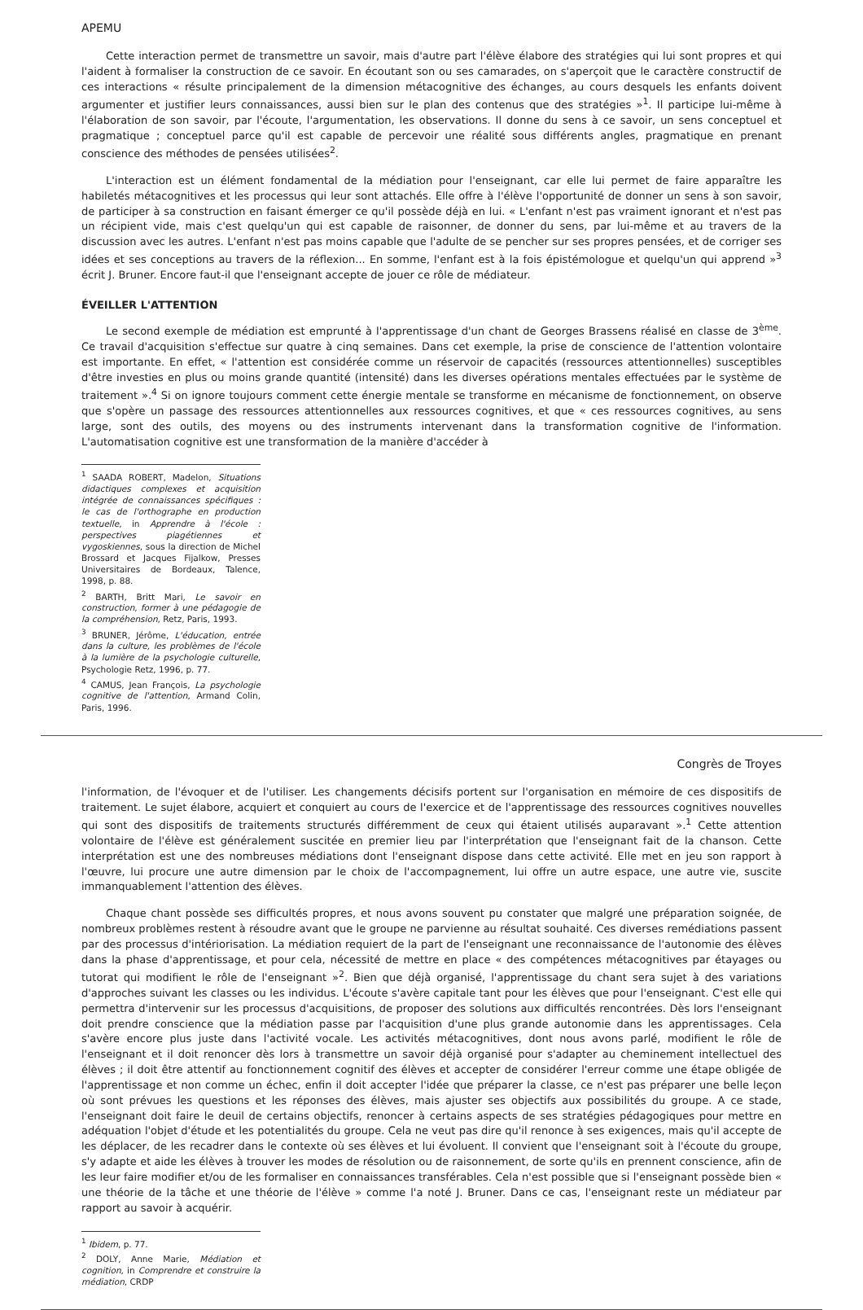APEMU
Cette interaction permet de transmettre un savoir, mais d'autre part l'élève élabore des stratégies qui lui sont propres et qui l'aident à formaliser la construction de ce savoir. En écoutant son ou ses camarades, on s'aperçoit que le caractère constructif de ces interactions « résulte principalement de la dimension métacognitive des échanges, au cours desquels les enfants doivent argumenter et justifier leurs connaissances, aussi bien sur le plan des contenus que des stratégies »<sup>1</sup>. Il participe lui-même à l'élaboration de son savoir, par l'écoute, l'argumentation, les observations. Il donne du sens à ce savoir, un sens conceptuel et pragmatique ; conceptuel parce qu'il est capable de percevoir une réalité sous différents angles, pragmatique en prenant conscience des méthodes de pensées utilisées<sup>2</sup>.
L'interaction est un élément fondamental de la médiation pour l'enseignant, car elle lui permet de faire apparaître les habiletés métacognitives et les processus qui leur sont attachés. Elle offre à l'élève l'opportunité de donner un sens à son savoir, de participer à sa construction en faisant émerger ce qu'il possède déjà en lui. « L'enfant n'est pas vraiment ignorant et n'est pas un récipient vide, mais c'est quelqu'un qui est capable de raisonner, de donner du sens, par lui-même et au travers de la discussion avec les autres. L'enfant n'est pas moins capable que l'adulte de se pencher sur ses propres pensées, et de corriger ses idées et ses conceptions au travers de la réflexion... En somme, l'enfant est à la fois épistémologue et quelqu'un qui apprend »<sup>3</sup> écrit J. Bruner. Encore faut-il que l'enseignant accepte de jouer ce rôle de médiateur.
ÉVEILLER L'ATTENTION
Le second exemple de médiation est emprunté à l'apprentissage d'un chant de Georges Brassens réalisé en classe de 3<sup>ème</sup>. Ce travail d'acquisition s'effectue sur quatre à cinq semaines. Dans cet exemple, la prise de conscience de l'attention volontaire est importante. En effet, « l'attention est considérée comme un réservoir de capacités (ressources attentionnelles) susceptibles d'être investies en plus ou moins grande quantité (intensité) dans les diverses opérations mentales effectuées par le système de traitement ».<sup>4</sup> Si on ignore toujours comment cette énergie mentale se transforme en mécanisme de fonctionnement, on observe que s'opère un passage des ressources attentionnelles aux ressources cognitives, et que « ces ressources cognitives, au sens large, sont des outils, des moyens ou des instruments intervenant dans la transformation cognitive de l'information. L'automatisation cognitive est une transformation de la manière d'accéder à
<sup>1</sup> SAADA ROBERT, Madelon, Situations didactiques complexes et acquisition intégrée de connaissances spécifiques : le cas de l'orthographe en production textuelle, in Apprendre à l'école : perspectives piagétiennes et vygoskiennes, sous la direction de Michel Brossard et Jacques Fijalkow, Presses Universitaires de Bordeaux, Talence, 1998, p. 88.
<sup>2</sup> BARTH, Britt Mari, Le savoir en construction, former à une pédagogie de la compréhension, Retz, Paris, 1993.
<sup>3</sup> BRUNER, Jérôme, L'éducation, entrée dans la culture, les problèmes de l'école à la lumière de la psychologie culturelle, Psychologie Retz, 1996, p. 77.
<sup>4</sup> CAMUS, Jean François, La psychologie cognitive de l'attention, Armand Colin, Paris, 1996.
Congrès de Troyes
l'information, de l'évoquer et de l'utiliser. Les changements décisifs portent sur l'organisation en mémoire de ces dispositifs de traitement. Le sujet élabore, acquiert et conquiert au cours de l'exercice et de l'apprentissage des ressources cognitives nouvelles qui sont des dispositifs de traitements structurés différemment de ceux qui étaient utilisés auparavant ».<sup>1</sup> Cette attention volontaire de l'élève est généralement suscitée en premier lieu par l'interprétation que l'enseignant fait de la chanson. Cette interprétation est une des nombreuses médiations dont l'enseignant dispose dans cette activité. Elle met en jeu son rapport à l'œuvre, lui procure une autre dimension par le choix de l'accompagnement, lui offre un autre espace, une autre vie, suscite immanquablement l'attention des élèves.
Chaque chant possède ses difficultés propres, et nous avons souvent pu constater que malgré une préparation soignée, de nombreux problèmes restent à résoudre avant que le groupe ne parvienne au résultat souhaité. Ces diverses remédiations passent par des processus d'intériorisation. La médiation requiert de la part de l'enseignant une reconnaissance de l'autonomie des élèves dans la phase d'apprentissage, et pour cela, nécessité de mettre en place « des compétences métacognitives par étayages ou tutorat qui modifient le rôle de l'enseignant »<sup>2</sup>. Bien que déjà organisé, l'apprentissage du chant sera sujet à des variations d'approches suivant les classes ou les individus. L'écoute s'avère capitale tant pour les élèves que pour l'enseignant. C'est elle qui permettra d'intervenir sur les processus d'acquisitions, de proposer des solutions aux difficultés rencontrées. Dès lors l'enseignant doit prendre conscience que la médiation passe par l'acquisition d'une plus grande autonomie dans les apprentissages. Cela s'avère encore plus juste dans l'activité vocale. Les activités métacognitives, dont nous avons parlé, modifient le rôle de l'enseignant et il doit renoncer dès lors à transmettre un savoir déjà organisé pour s'adapter au cheminement intellectuel des élèves ; il doit être attentif au fonctionnement cognitif des élèves et accepter de considérer l'erreur comme une étape obligée de l'apprentissage et non comme un échec, enfin il doit accepter l'idée que préparer la classe, ce n'est pas préparer une belle leçon où sont prévues les questions et les réponses des élèves, mais ajuster ses objectifs aux possibilités du groupe. A ce stade, l'enseignant doit faire le deuil de certains objectifs, renoncer à certains aspects de ses stratégies pédagogiques pour mettre en adéquation l'objet d'étude et les potentialités du groupe. Cela ne veut pas dire qu'il renonce à ses exigences, mais qu'il accepte de les déplacer, de les recadrer dans le contexte où ses élèves et lui évoluent. Il convient que l'enseignant soit à l'écoute du groupe, s'y adapte et aide les élèves à trouver les modes de résolution ou de raisonnement, de sorte qu'ils en prennent conscience, afin de les leur faire modifier et/ou de les formaliser en connaissances transférables. Cela n'est possible que si l'enseignant possède bien « une théorie de la tâche et une théorie de l'élève » comme l'a noté J. Bruner. Dans ce cas, l'enseignant reste un médiateur par rapport au savoir à acquérir.
<sup>1</sup> Ibidem, p. 77.
<sup>2</sup> DOLY, Anne Marie, Médiation et cognition, in Comprendre et construire la médiation, CRDP